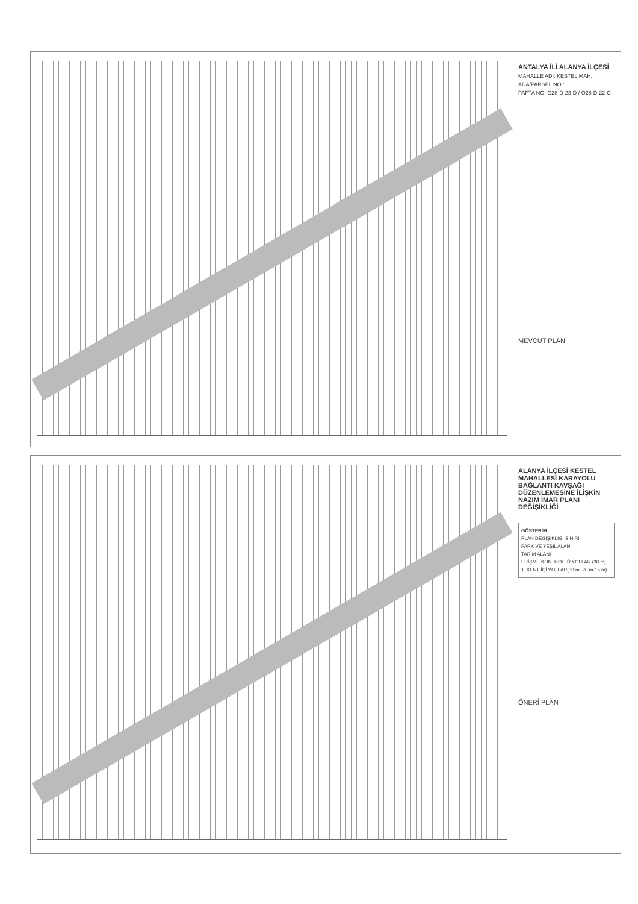ANTALYA İLİ ALANYA İLÇESİ
MAHALLE ADI: KESTEL MAH.
ADA/PARSEL NO :
PAFTA NO: O28-D-23-D / O28-D-22-C
MEVCUT PLAN
ALANYA İLÇESİ KESTEL MAHALLESİ KARAYOLU BAĞLANTI KAVŞAĞI DÜZENLEMESİNE İLİŞKİN NAZIM İMAR PLANI DEĞİŞİKLİĞİ
GÖSTERİM
PLAN DEĞİŞİKLİĞİ SINIRI
PARK VE YEŞİL ALAN
TARIM ALANI
ERİŞME KONTROLLÜ YOLLAR (30 m)
1. KENT İÇİ YOLLAR(30 m.-20 m-15 m)
ÖNERİ PLAN